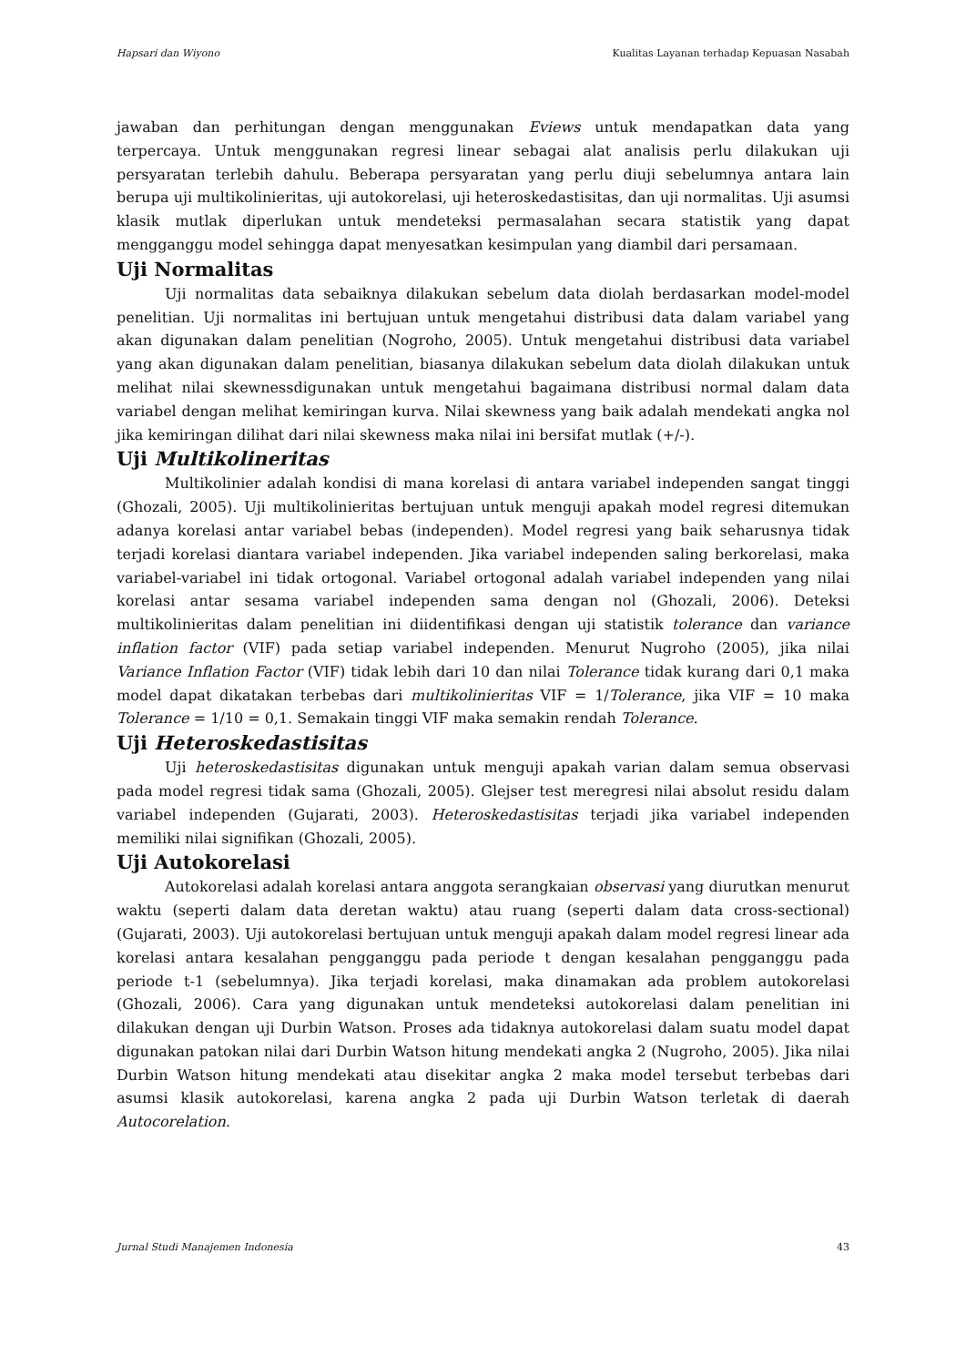Hapsari dan Wiyono Kualitas Layanan terhadap Kepuasan Nasabah
jawaban dan perhitungan dengan menggunakan Eviews untuk mendapatkan data yang terpercaya. Untuk menggunakan regresi linear sebagai alat analisis perlu dilakukan uji persyaratan terlebih dahulu. Beberapa persyaratan yang perlu diuji sebelumnya antara lain berupa uji multikolinieritas, uji autokorelasi, uji heteroskedastisitas, dan uji normalitas. Uji asumsi klasik mutlak diperlukan untuk mendeteksi permasalahan secara statistik yang dapat mengganggu model sehingga dapat menyesatkan kesimpulan yang diambil dari persamaan.
Uji Normalitas
Uji normalitas data sebaiknya dilakukan sebelum data diolah berdasarkan model-model penelitian. Uji normalitas ini bertujuan untuk mengetahui distribusi data dalam variabel yang akan digunakan dalam penelitian (Nogroho, 2005). Untuk mengetahui distribusi data variabel yang akan digunakan dalam penelitian, biasanya dilakukan sebelum data diolah dilakukan untuk melihat nilai skewnessdigunakan untuk mengetahui bagaimana distribusi normal dalam data variabel dengan melihat kemiringan kurva. Nilai skewness yang baik adalah mendekati angka nol jika kemiringan dilihat dari nilai skewness maka nilai ini bersifat mutlak (+/-).
Uji Multikolineritas
Multikolinier adalah kondisi di mana korelasi di antara variabel independen sangat tinggi (Ghozali, 2005). Uji multikolinieritas bertujuan untuk menguji apakah model regresi ditemukan adanya korelasi antar variabel bebas (independen). Model regresi yang baik seharusnya tidak terjadi korelasi diantara variabel independen. Jika variabel independen saling berkorelasi, maka variabel-variabel ini tidak ortogonal. Variabel ortogonal adalah variabel independen yang nilai korelasi antar sesama variabel independen sama dengan nol (Ghozali, 2006). Deteksi multikolinieritas dalam penelitian ini diidentifikasi dengan uji statistik tolerance dan variance inflation factor (VIF) pada setiap variabel independen. Menurut Nugroho (2005), jika nilai Variance Inflation Factor (VIF) tidak lebih dari 10 dan nilai Tolerance tidak kurang dari 0,1 maka model dapat dikatakan terbebas dari multikolinieritas VIF = 1/Tolerance, jika VIF = 10 maka Tolerance = 1/10 = 0,1. Semakain tinggi VIF maka semakin rendah Tolerance.
Uji Heteroskedastisitas
Uji heteroskedastisitas digunakan untuk menguji apakah varian dalam semua observasi pada model regresi tidak sama (Ghozali, 2005). Glejser test meregresi nilai absolut residu dalam variabel independen (Gujarati, 2003). Heteroskedastisitas terjadi jika variabel independen memiliki nilai signifikan (Ghozali, 2005).
Uji Autokorelasi
Autokorelasi adalah korelasi antara anggota serangkaian observasi yang diurutkan menurut waktu (seperti dalam data deretan waktu) atau ruang (seperti dalam data cross-sectional) (Gujarati, 2003). Uji autokorelasi bertujuan untuk menguji apakah dalam model regresi linear ada korelasi antara kesalahan pengganggu pada periode t dengan kesalahan pengganggu pada periode t-1 (sebelumnya). Jika terjadi korelasi, maka dinamakan ada problem autokorelasi (Ghozali, 2006). Cara yang digunakan untuk mendeteksi autokorelasi dalam penelitian ini dilakukan dengan uji Durbin Watson. Proses ada tidaknya autokorelasi dalam suatu model dapat digunakan patokan nilai dari Durbin Watson hitung mendekati angka 2 (Nugroho, 2005). Jika nilai Durbin Watson hitung mendekati atau disekitar angka 2 maka model tersebut terbebas dari asumsi klasik autokorelasi, karena angka 2 pada uji Durbin Watson terletak di daerah Autocorelation.
Jurnal Studi Manajemen Indonesia 43